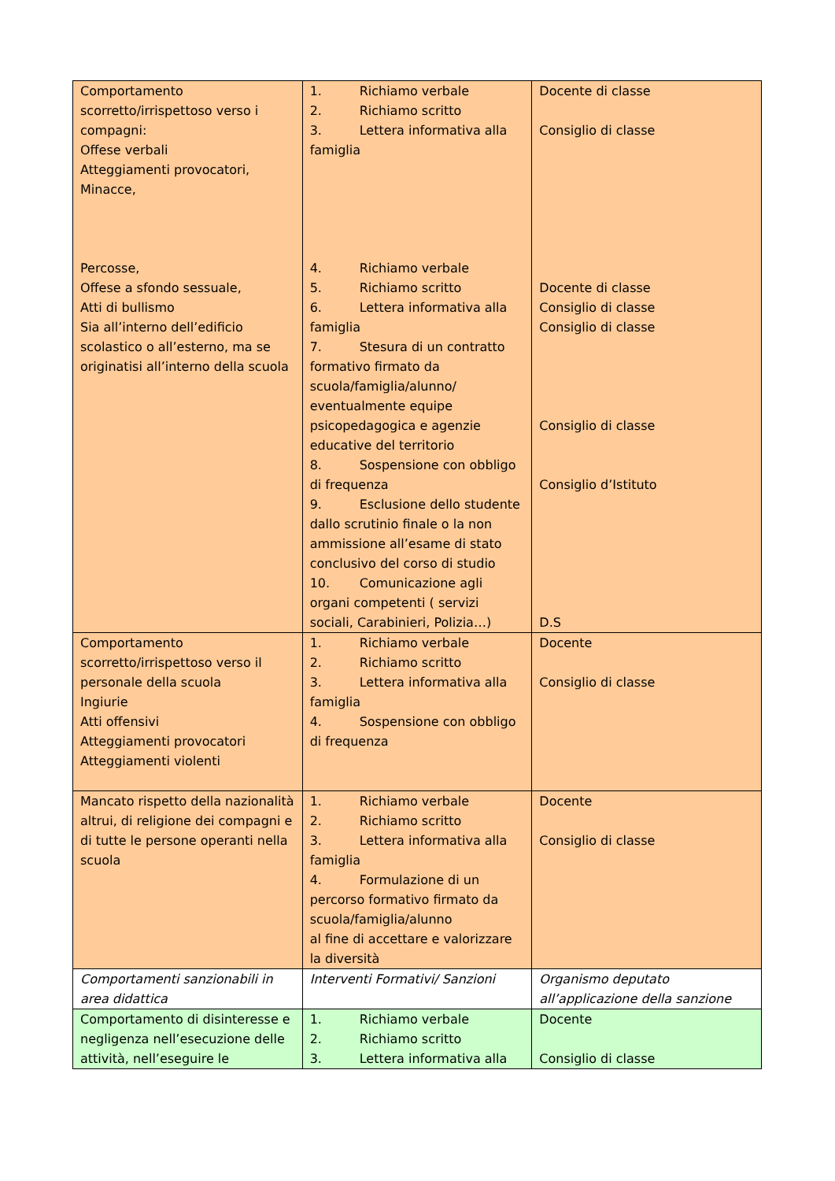| Comportamento scorretto/irrispettoso verso i compagni: Offese verbali Atteggiamenti provocatori, Minacce, Percosse, Offese a sfondo sessuale, Atti di bullismo Sia all’interno dell’edificio scolastico o all’esterno, ma se originatisi all’interno della scuola | 1. Richiamo verbale 2. Richiamo scritto 3. Lettera informativa alla famiglia 4. Richiamo verbale 5. Richiamo scritto 6. Lettera informativa alla famiglia 7. Stesura di un contratto formativo firmato da scuola/famiglia/alunno/ eventualmente equipe psicopedagogica e agenzie educative del territorio 8. Sospensione con obbligo di frequenza 9. Esclusione dello studente dallo scrutinio finale o la non ammissione all’esame di stato conclusivo del corso di studio 10. Comunicazione agli organi competenti ( servizi sociali, Carabinieri, Polizia…) | Docente di classe Consiglio di classe Docente di classe Consiglio di classe Consiglio di classe Consiglio di classe Consiglio d’Istituto D.S |
| Comportamento scorretto/irrispettoso verso il personale della scuola Ingiurie Atti offensivi Atteggiamenti provocatori Atteggiamenti violenti | 1. Richiamo verbale 2. Richiamo scritto 3. Lettera informativa alla famiglia 4. Sospensione con obbligo di frequenza | Docente Consiglio di classe |
| Mancato rispetto della nazionalità altrui, di religione dei compagni e di tutte le persone operanti nella scuola | 1. Richiamo verbale 2. Richiamo scritto 3. Lettera informativa alla famiglia 4. Formulazione di un percorso formativo firmato da scuola/famiglia/alunno al fine di accettare e valorizzare la diversità | Docente Consiglio di classe |
| Comportamenti sanzionabili in area didattica | Interventi Formativi/ Sanzioni | Organismo deputato all’applicazione della sanzione |
| Comportamento di disinteresse e negligenza nell’esecuzione delle attività, nell’eseguire le | 1. Richiamo verbale 2. Richiamo scritto 3. Lettera informativa alla | Docente Consiglio di classe |